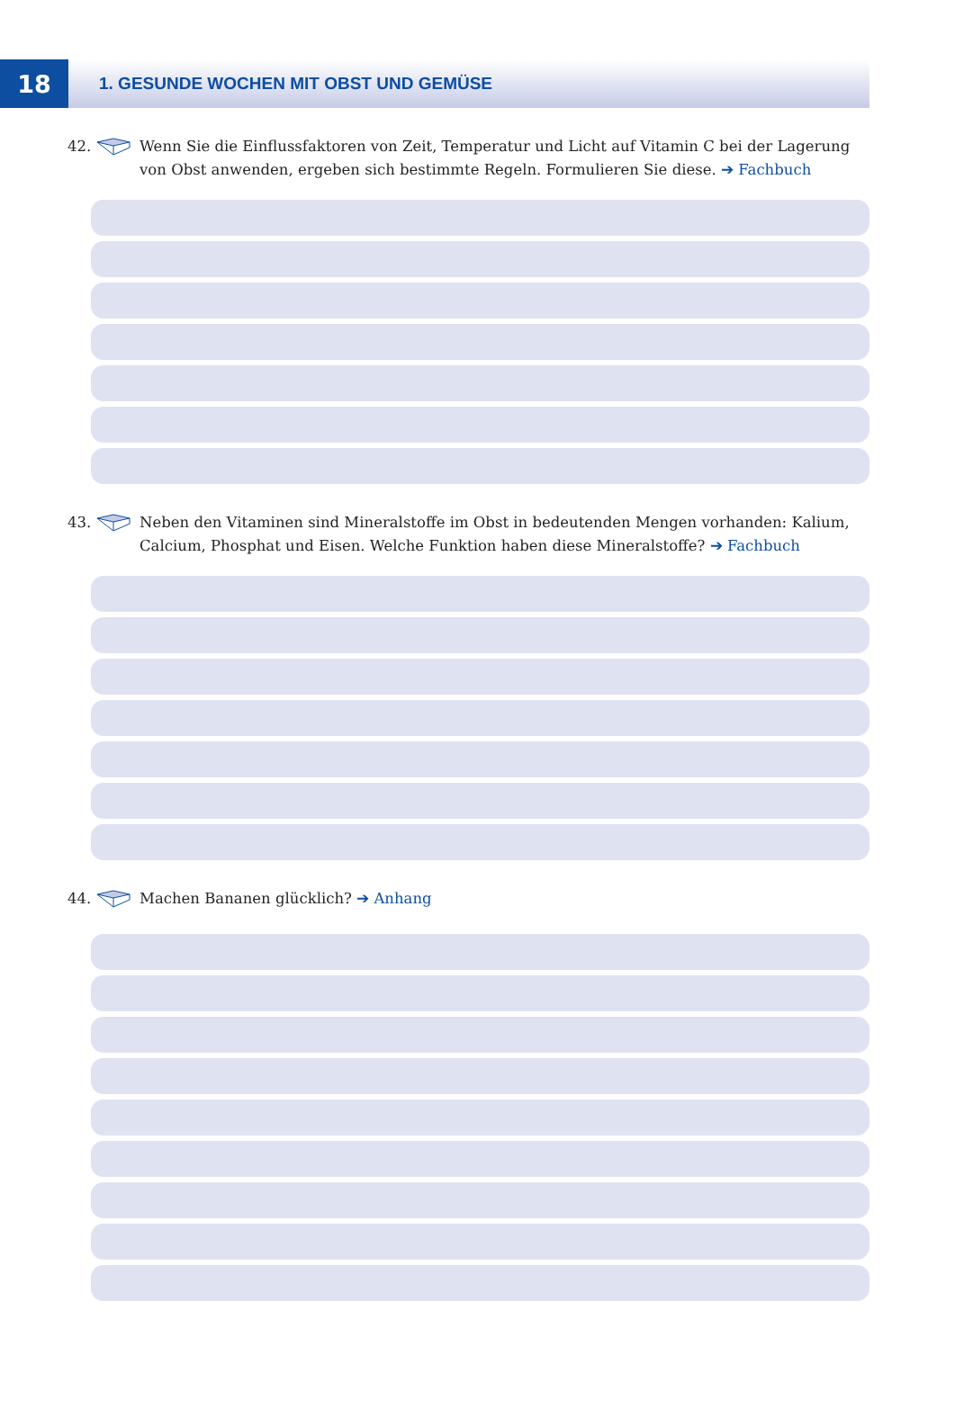18
1. GESUNDE WOCHEN MIT OBST UND GEMÜSE
42. Wenn Sie die Einflussfaktoren von Zeit, Temperatur und Licht auf Vitamin C bei der Lagerung von Obst anwenden, ergeben sich bestimmte Regeln. Formulieren Sie diese. ➔ Fachbuch
43. Neben den Vitaminen sind Mineralstoffe im Obst in bedeutenden Mengen vorhanden: Kalium, Calcium, Phosphat und Eisen. Welche Funktion haben diese Mineralstoffe? ➔ Fachbuch
44. Machen Bananen glücklich? ➔ Anhang